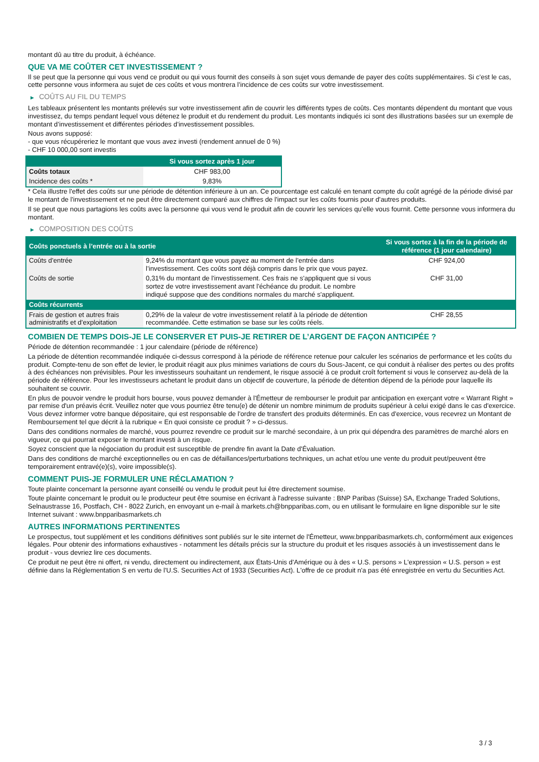montant dû au titre du produit, à échéance.
QUE VA ME COÛTER CET INVESTISSEMENT ?
Il se peut que la personne qui vous vend ce produit ou qui vous fournit des conseils à son sujet vous demande de payer des coûts supplémentaires. Si c’est le cas, cette personne vous informera au sujet de ces coûts et vous montrera l’incidence de ces coûts sur votre investissement.
▶ COÛTS AU FIL DU TEMPS
Les tableaux présentent les montants prélevés sur votre investissement afin de couvrir les différents types de coûts. Ces montants dépendent du montant que vous investissez, du temps pendant lequel vous détenez le produit et du rendement du produit. Les montants indiqués ici sont des illustrations basées sur un exemple de montant d’investissement et différentes périodes d’investissement possibles.
Nous avons supposé:
- que vous récupéreriez le montant que vous avez investi (rendement annuel de 0 %)
- CHF 10 000,00 sont investis
| | Si vous sortez après 1 jour |
| --- | --- |
| Coûts totaux | CHF 983,00 |
| Incidence des coûts * | 9,83% |
* Cela illustre l'effet des coûts sur une période de détention inférieure à un an. Ce pourcentage est calculé en tenant compte du coût agrégé de la période divisé par le montant de l'investissement et ne peut être directement comparé aux chiffres de l'impact sur les coûts fournis pour d'autres produits.
Il se peut que nous partagions les coûts avec la personne qui vous vend le produit afin de couvrir les services qu’elle vous fournit. Cette personne vous informera du montant.
▶ COMPOSITION DES COÛTS
| Coûts ponctuels à l’entrée ou à la sortie | | Si vous sortez à la fin de la période de référence (1 jour calendaire) |
| --- | --- | --- |
| Coûts d'entrée | 9,24% du montant que vous payez au moment de l’entrée dans l’investissement. Ces coûts sont déjà compris dans le prix que vous payez. | CHF 924,00 |
| Coûts de sortie | 0,31% du montant de l'investissement. Ces frais ne s'appliquent que si vous sortez de votre investissement avant l'échéance du produit. Le nombre indiqué suppose que des conditions normales du marché s'appliquent. | CHF 31,00 |
| Coûts récurrents | | |
| Frais de gestion et autres frais administratifs et d’exploitation | 0,29% de la valeur de votre investissement relatif à la période de détention recommandée. Cette estimation se base sur les coûts réels. | CHF 28,55 |
COMBIEN DE TEMPS DOIS-JE LE CONSERVER ET PUIS-JE RETIRER DE L’ARGENT DE FAÇON ANTICIPÉE ?
Période de détention recommandée : 1 jour calendaire (période de référence)
La période de détention recommandée indiquée ci-dessus correspond à la période de référence retenue pour calculer les scénarios de performance et les coûts du produit. Compte-tenu de son effet de levier, le produit réagit aux plus minimes variations de cours du Sous-Jacent, ce qui conduit à réaliser des pertes ou des profits à des échéances non prévisibles. Pour les investisseurs souhaitant un rendement, le risque associé à ce produit croît fortement si vous le conservez au-delà de la période de référence. Pour les investisseurs achetant le produit dans un objectif de couverture, la période de détention dépend de la période pour laquelle ils souhaitent se couvrir.
En plus de pouvoir vendre le produit hors bourse, vous pouvez demander à l'Émetteur de rembourser le produit par anticipation en exerçant votre « Warrant Right » par remise d'un préavis écrit. Veuillez noter que vous pourriez être tenu(e) de détenir un nombre minimum de produits supérieur à celui exigé dans le cas d'exercice. Vous devez informer votre banque dépositaire, qui est responsable de l'ordre de transfert des produits déterminés. En cas d'exercice, vous recevrez un Montant de Remboursement tel que décrit à la rubrique « En quoi consiste ce produit ? » ci-dessus.
Dans des conditions normales de marché, vous pourrez revendre ce produit sur le marché secondaire, à un prix qui dépendra des paramètres de marché alors en vigueur, ce qui pourrait exposer le montant investi à un risque.
Soyez conscient que la négociation du produit est susceptible de prendre fin avant la Date d'Évaluation.
Dans des conditions de marché exceptionnelles ou en cas de défaillances/perturbations techniques, un achat et/ou une vente du produit peut/peuvent être temporairement entravé(e)(s), voire impossible(s).
COMMENT PUIS-JE FORMULER UNE RÉCLAMATION ?
Toute plainte concernant la personne ayant conseillé ou vendu le produit peut lui être directement soumise.
Toute plainte concernant le produit ou le producteur peut être soumise en écrivant à l'adresse suivante : BNP Paribas (Suisse) SA, Exchange Traded Solutions, Selnaustrasse 16, Postfach, CH - 8022 Zurich, en envoyant un e-mail à markets.ch@bnpparibas.com, ou en utilisant le formulaire en ligne disponible sur le site Internet suivant : www.bnpparibasmarkets.ch
AUTRES INFORMATIONS PERTINENTES
Le prospectus, tout supplément et les conditions définitives sont publiés sur le site internet de l'Émetteur, www.bnpparibasmarkets.ch, conformément aux exigences légales. Pour obtenir des informations exhaustives - notamment les détails précis sur la structure du produit et les risques associés à un investissement dans le produit - vous devriez lire ces documents.
Ce produit ne peut être ni offert, ni vendu, directement ou indirectement, aux États-Unis d'Amérique ou à des « U.S. persons » L'expression « U.S. person » est définie dans la Réglementation S en vertu de l'U.S. Securities Act of 1933 (Securities Act). L'offre de ce produit n'a pas été enregistrée en vertu du Securities Act.
3 / 3